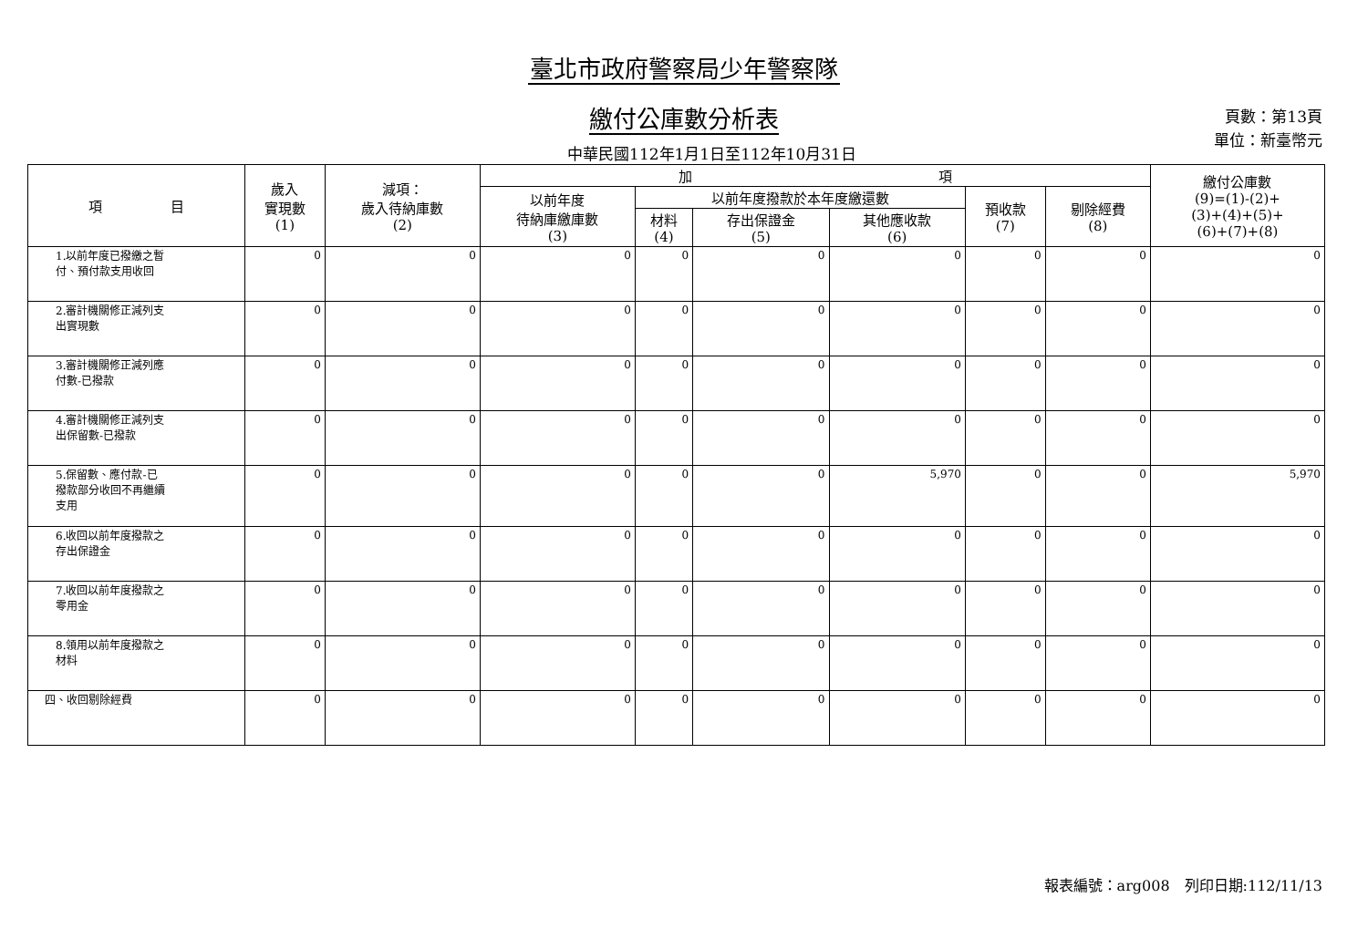臺北市政府警察局少年警察隊
繳付公庫數分析表
中華民國112年1月1日至112年10月31日
頁數：第13頁
單位：新臺幣元
| 項 目 | 歲入 實現數 (1) | 減項： 歲入待納庫數 (2) | 加 項 | | | | | | 繳付公庫數 (9)=(1)-(2)+ (3)+(4)+(5)+ (6)+(7)+(8) |
| --- | --- | --- | --- | --- | --- | --- | --- | --- | --- |
| | | | 以前年度 待納庫繳庫數 (3) | 以前年度撥款於本年度繳還數 | | | 預收款 (7) | 剔除經費 (8) | |
| | | | | 材料 (4) | 存出保證金 (5) | 其他應收款 (6) | | | |
| 1.以前年度已撥繳之暫 付、預付款支用收回 | 0 | 0 | 0 | 0 | 0 | 0 | 0 | 0 | 0 |
| 2.審計機關修正減列支 出實現數 | 0 | 0 | 0 | 0 | 0 | 0 | 0 | 0 | 0 |
| 3.審計機關修正減列應 付數-已撥款 | 0 | 0 | 0 | 0 | 0 | 0 | 0 | 0 | 0 |
| 4.審計機關修正減列支 出保留數-已撥款 | 0 | 0 | 0 | 0 | 0 | 0 | 0 | 0 | 0 |
| 5.保留數、應付款-已 撥款部分收回不再繼續 支用 | 0 | 0 | 0 | 0 | 0 | 5,970 | 0 | 0 | 5,970 |
| 6.收回以前年度撥款之 存出保證金 | 0 | 0 | 0 | 0 | 0 | 0 | 0 | 0 | 0 |
| 7.收回以前年度撥款之 零用金 | 0 | 0 | 0 | 0 | 0 | 0 | 0 | 0 | 0 |
| 8.領用以前年度撥款之 材料 | 0 | 0 | 0 | 0 | 0 | 0 | 0 | 0 | 0 |
| 四、收回剔除經費 | 0 | 0 | 0 | 0 | 0 | 0 | 0 | 0 | 0 |
報表編號：arg008　列印日期:112/11/13